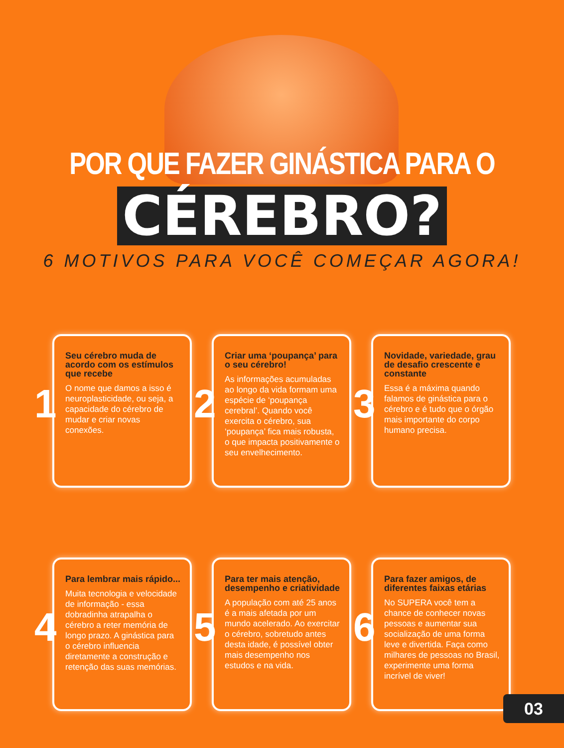POR QUE FAZER GINÁSTICA PARA O
CÉREBRO?
6 MOTIVOS PARA VOCÊ COMEÇAR AGORA!
1
Seu cérebro muda de acordo com os estímulos que recebe
O nome que damos a isso é neuroplasticidade, ou seja, a capacidade do cérebro de mudar e criar novas conexões.
2
Criar uma ‘poupança’ para o seu cérebro!
As informações acumuladas ao longo da vida formam uma espécie de ‘poupança cerebral’. Quando você exercita o cérebro, sua ‘poupança’ fica mais robusta, o que impacta positivamente o seu envelhecimento.
3
Novidade, variedade, grau de desafio crescente e constante
Essa é a máxima quando falamos de ginástica para o cérebro e é tudo que o órgão mais importante do corpo humano precisa.
4
Para lembrar mais rápido...
Muita tecnologia e velocidade de informação - essa dobradinha atrapalha o cérebro a reter memória de longo prazo. A ginástica para o cérebro influencia diretamente a construção e retenção das suas memórias.
5
Para ter mais atenção, desempenho e criatividade
A população com até 25 anos é a mais afetada por um mundo acelerado. Ao exercitar o cérebro, sobretudo antes desta idade, é possível obter mais desempenho nos estudos e na vida.
6
Para fazer amigos, de diferentes faixas etárias
No SUPERA você tem a chance de conhecer novas pessoas e aumentar sua socialização de uma forma leve e divertida. Faça como milhares de pessoas no Brasil, experimente uma forma incrível de viver!
03